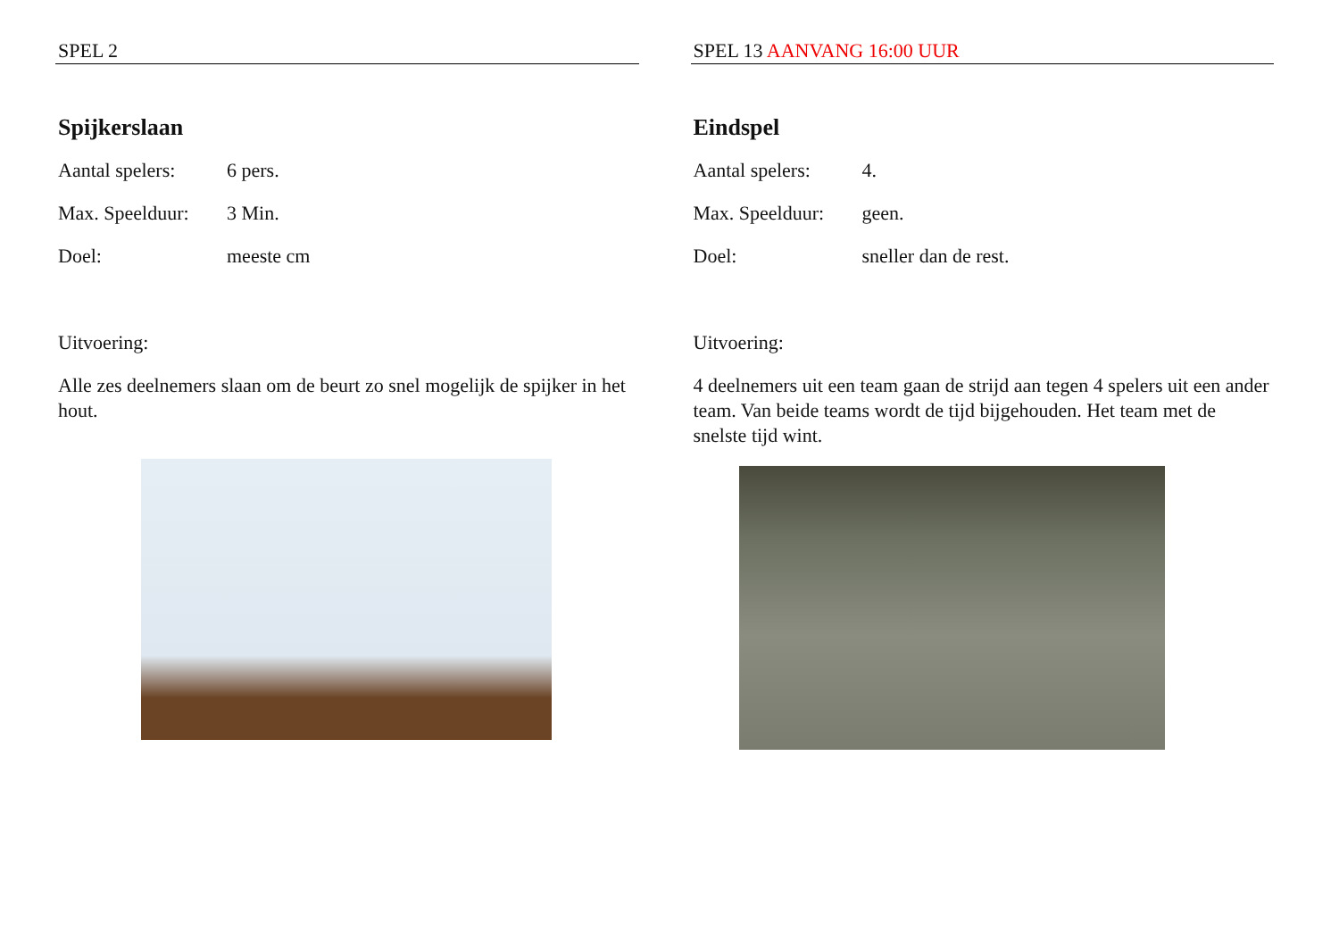SPEL 2
Spijkerslaan
Aantal spelers: 6 pers.
Max. Speelduur: 3 Min.
Doel: meeste cm
Uitvoering:
Alle zes deelnemers slaan om de beurt zo snel mogelijk de spijker in het hout.
SPEL 13 AANVANG 16:00 UUR
Eindspel
Aantal spelers: 4.
Max. Speelduur: geen.
Doel: sneller dan de rest.
Uitvoering:
4 deelnemers uit een team gaan de strijd aan tegen 4 spelers uit een ander team. Van beide teams wordt de tijd bijgehouden. Het team met de snelste tijd wint.